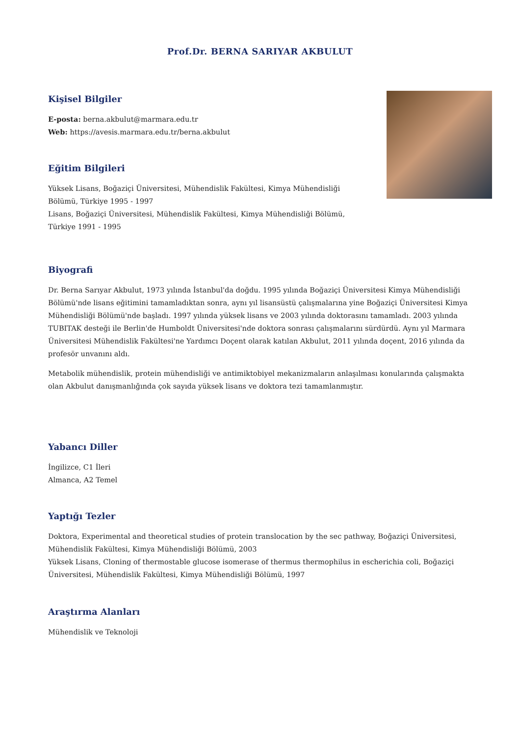Prof.Dr. BERNA SARIYAR AKBULUT
Kişisel Bilgiler
E-posta: berna.akbulut@marmara.edu.tr
Web: https://avesis.marmara.edu.tr/berna.akbulut
Eğitim Bilgileri
Yüksek Lisans, Boğaziçi Üniversitesi, Mühendislik Fakültesi, Kimya Mühendisliği Bölümü, Türkiye 1995 - 1997
Lisans, Boğaziçi Üniversitesi, Mühendislik Fakültesi, Kimya Mühendisliği Bölümü, Türkiye 1991 - 1995
Biyografi
Dr. Berna Sarıyar Akbulut, 1973 yılında İstanbul'da doğdu. 1995 yılında Boğaziçi Üniversitesi Kimya Mühendisliği Bölümü'nde lisans eğitimini tamamladıktan sonra, aynı yıl lisansüstü çalışmalarına yine Boğaziçi Üniversitesi Kimya Mühendisliği Bölümü'nde başladı. 1997 yılında yüksek lisans ve 2003 yılında doktorasını tamamladı. 2003 yılında TUBITAK desteği ile Berlin'de Humboldt Üniversitesi'nde doktora sonrası çalışmalarını sürdürdü. Aynı yıl Marmara Üniversitesi Mühendislik Fakültesi'ne Yardımcı Doçent olarak katılan Akbulut, 2011 yılında doçent, 2016 yılında da profesör unvanını aldı.
Metabolik mühendislik, protein mühendisliği ve antimiktobiyel mekanizmaların anlaşılması konularında çalışmakta olan Akbulut danışmanlığında çok sayıda yüksek lisans ve doktora tezi tamamlanmıştır.
Yabancı Diller
İngilizce, C1 İleri
Almanca, A2 Temel
Yaptığı Tezler
Doktora, Experimental and theoretical studies of protein translocation by the sec pathway, Boğaziçi Üniversitesi, Mühendislik Fakültesi, Kimya Mühendisliği Bölümü, 2003
Yüksek Lisans, Cloning of thermostable glucose isomerase of thermus thermophilus in escherichia coli, Boğaziçi Üniversitesi, Mühendislik Fakültesi, Kimya Mühendisliği Bölümü, 1997
Araştırma Alanları
Mühendislik ve Teknoloji